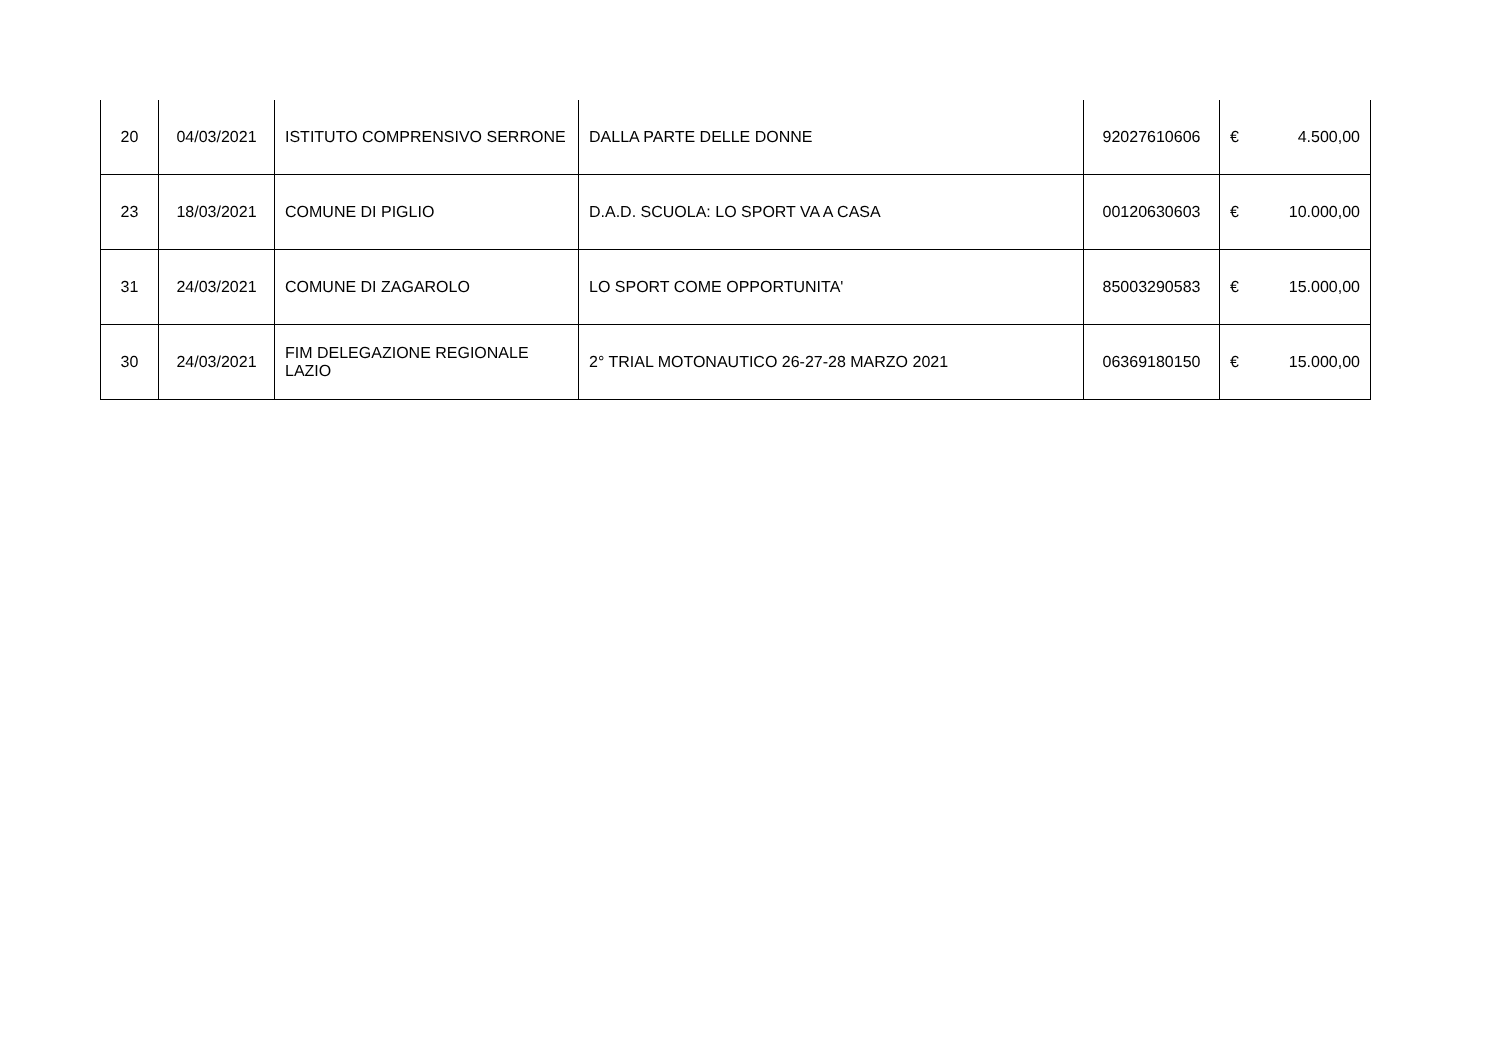| 20 | 04/03/2021 | ISTITUTO COMPRENSIVO SERRONE | DALLA PARTE DELLE DONNE | 92027610606 | € 4.500,00 |
| 23 | 18/03/2021 | COMUNE DI PIGLIO | D.A.D. SCUOLA: LO SPORT VA A CASA | 00120630603 | € 10.000,00 |
| 31 | 24/03/2021 | COMUNE DI ZAGAROLO | LO SPORT COME OPPORTUNITA' | 85003290583 | € 15.000,00 |
| 30 | 24/03/2021 | FIM DELEGAZIONE REGIONALE LAZIO | 2° TRIAL MOTONAUTICO 26-27-28 MARZO 2021 | 06369180150 | € 15.000,00 |